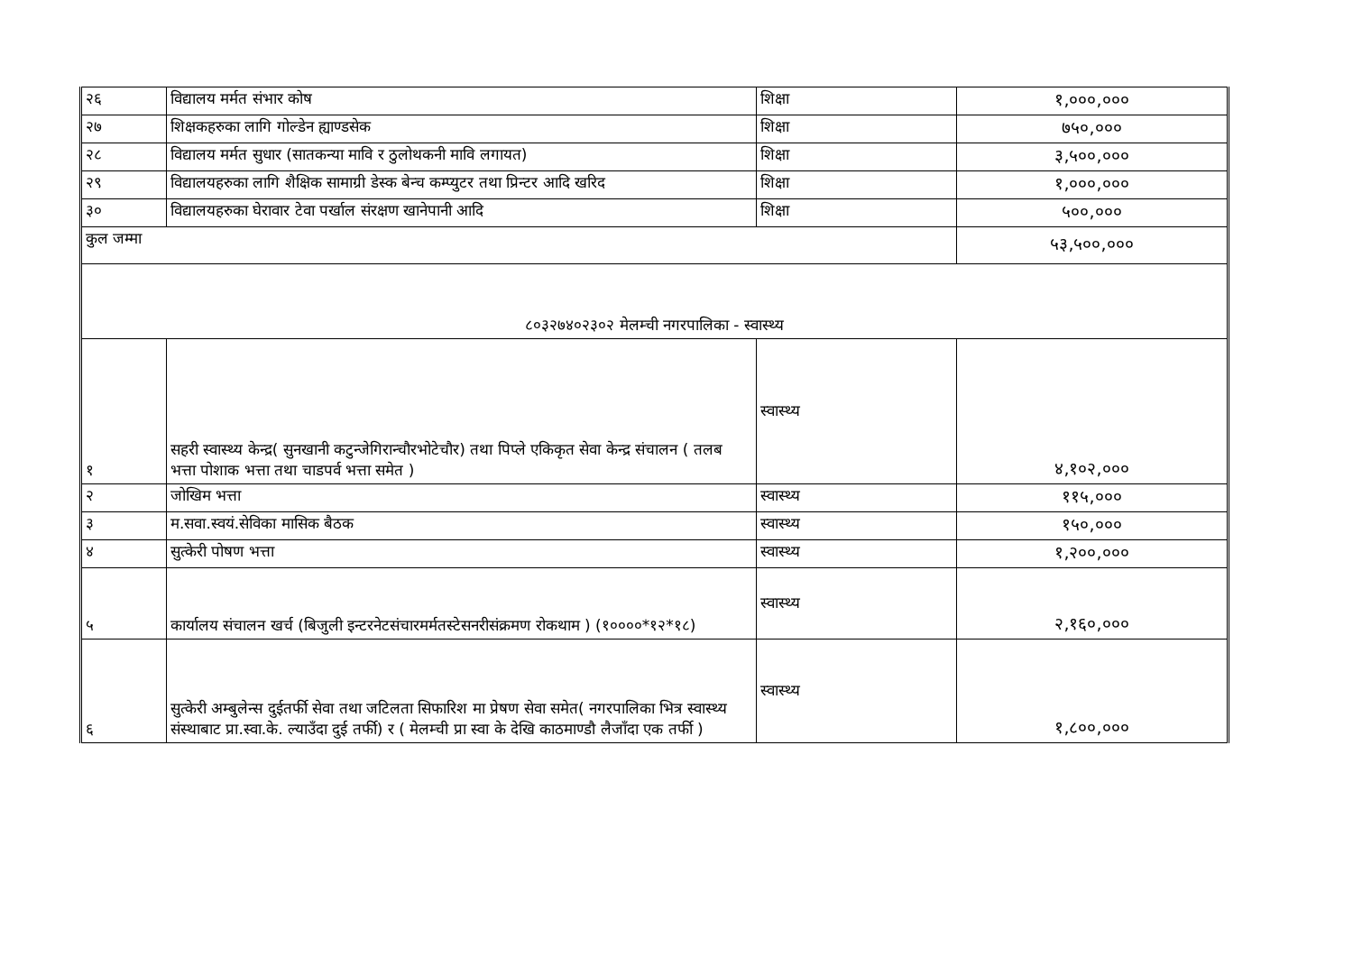| २६ | विद्यालय मर्मत संभार कोष | शिक्षा | १,०००,००० |
| २७ | शिक्षकहरुका लागि गोल्डेन ह्याण्डसेक | शिक्षा | ७५०,००० |
| २८ | विद्यालय मर्मत सुधार (सातकन्या मावि र ठुलोथकनी मावि लगायत) | शिक्षा | ३,५००,००० |
| २९ | विद्यालयहरुका लागि शैक्षिक सामाग्री डेस्क बेन्च कम्प्युटर तथा प्रिन्टर आदि खरिद | शिक्षा | १,०००,००० |
| ३० | विद्यालयहरुका घेरावार टेवा पर्खाल संरक्षण खानेपानी आदि | शिक्षा | ५००,००० |
| कुल जम्मा | | | ५३,५००,००० |
| ८०३२७४०२३०२ मेलम्ची नगरपालिका - स्वास्थ्य | | | |
| १ | सहरी स्वास्थ्य केन्द्र( सुनखानी कटुन्जेगिरान्चौरभोटेचौर) तथा पिप्ले एकिकृत सेवा केन्द्र संचालन ( तलब भत्ता पोशाक भत्ता तथा चाडपर्व भत्ता समेत ) | स्वास्थ्य | ४,१०२,००० |
| २ | जोखिम भत्ता | स्वास्थ्य | ११५,००० |
| ३ | म.सवा.स्वयं.सेविका मासिक बैठक | स्वास्थ्य | १५०,००० |
| ४ | सुत्केरी पोषण भत्ता | स्वास्थ्य | १,२००,००० |
| ५ | कार्यालय संचालन खर्च (बिजुली इन्टरनेटसंचारमर्मतस्टेसनरीसंक्रमण रोकथाम ) (१००००*१२*१८) | स्वास्थ्य | २,१६०,००० |
| ६ | सुत्केरी अम्बुलेन्स दुईतर्फी सेवा तथा जटिलता सिफारिश मा प्रेषण सेवा समेत( नगरपालिका भित्र स्वास्थ्य संस्थाबाट प्रा.स्वा.के. ल्याउँदा दुई तर्फी) र ( मेलम्ची प्रा स्वा के देखि काठमाण्डौ लैजाँदा एक तर्फी ) | स्वास्थ्य | १,८००,००० |